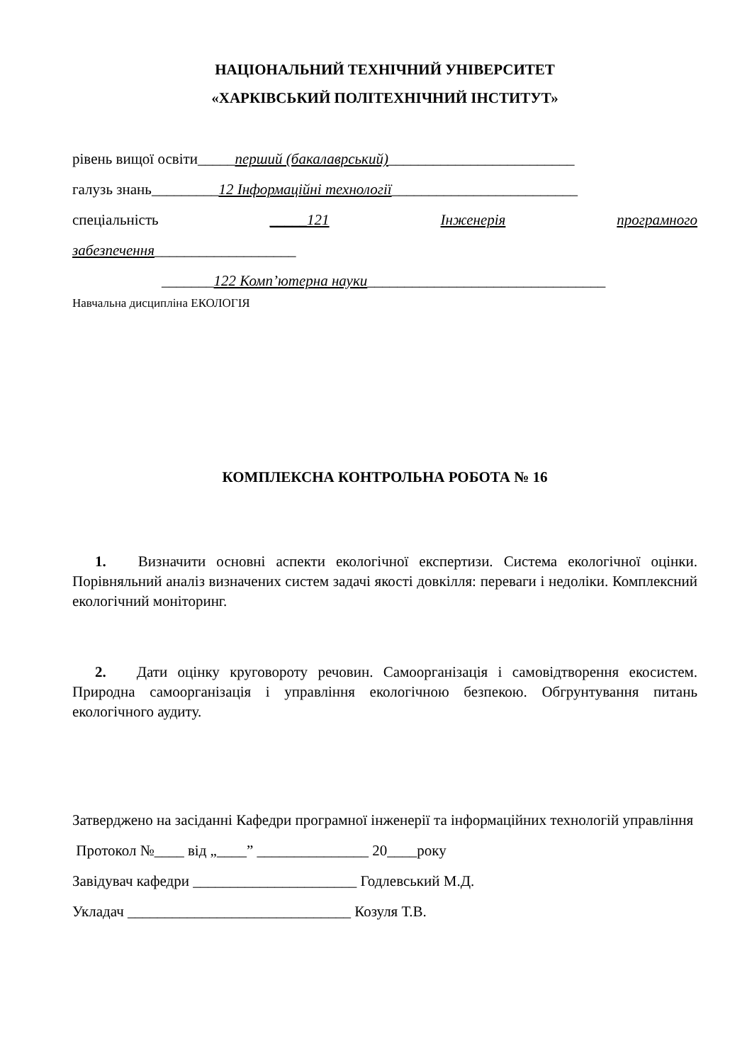НАЦІОНАЛЬНИЙ ТЕХНІЧНИЙ УНІВЕРСИТЕТ
«ХАРКІВСЬКИЙ ПОЛІТЕХНІЧНИЙ ІНСТИТУТ»
рівень вищої освіти_____перший (бакалаврський)_________________________
галузь знань_________12 Інформаційні технології_________________________
спеціальність _____121 Інженерія програмного
забезпечення___________________
_______122 Комп’ютерна науки________________________________
Навчальна дисципліна ЕКОЛОГІЯ
КОМПЛЕКСНА КОНТРОЛЬНА РОБОТА № 16
1. Визначити основні аспекти екологічної експертизи. Система екологічної оцінки. Порівняльний аналіз визначених систем задачі якості довкілля: переваги і недоліки. Комплексний екологічний моніторинг.
2. Дати оцінку круговороту речовин. Самоорганізація і самовідтворення екосистем. Природна самоорганізація і управління екологічною безпекою. Обгрунтування питань екологічного аудиту.
Затверджено на засіданні Кафедри програмної інженерії та інформаційних технологій управління
Протокол №____ від „____” _______________ 20____року
Завідувач кафедри ______________________ Годлевський М.Д.
Укладач ______________________________ Козуля Т.В.